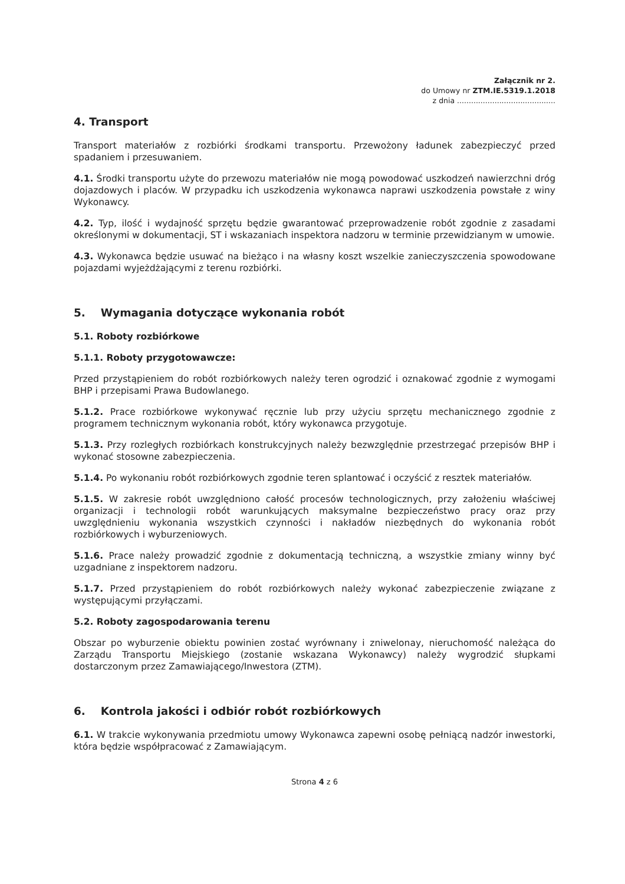Załącznik nr 2.
do Umowy nr ZTM.IE.5319.1.2018
z dnia ..........................................
4. Transport
Transport materiałów z rozbiórki środkami transportu. Przewożony ładunek zabezpieczyć przed spadaniem i przesuwaniem.
4.1. Środki transportu użyte do przewozu materiałów nie mogą powodować uszkodzeń nawierzchni dróg dojazdowych i placów. W przypadku ich uszkodzenia wykonawca naprawi uszkodzenia powstałe z winy Wykonawcy.
4.2. Typ, ilość i wydajność sprzętu będzie gwarantować przeprowadzenie robót zgodnie z zasadami określonymi w dokumentacji, ST i wskazaniach inspektora nadzoru w terminie przewidzianym w umowie.
4.3. Wykonawca będzie usuwać na bieżąco i na własny koszt wszelkie zanieczyszczenia spowodowane pojazdami wyjeżdżającymi z terenu rozbiórki.
5. Wymagania dotyczące wykonania robót
5.1. Roboty rozbiórkowe
5.1.1. Roboty przygotowawcze:
Przed przystąpieniem do robót rozbiórkowych należy teren ogrodzić i oznakować zgodnie z wymogami BHP i przepisami Prawa Budowlanego.
5.1.2. Prace rozbiórkowe wykonywać ręcznie lub przy użyciu sprzętu mechanicznego zgodnie z programem technicznym wykonania robót, który wykonawca przygotuje.
5.1.3. Przy rozległych rozbiórkach konstrukcyjnych należy bezwzględnie przestrzegać przepisów BHP i wykonać stosowne zabezpieczenia.
5.1.4. Po wykonaniu robót rozbiórkowych zgodnie teren splantować i oczyścić z resztek materiałów.
5.1.5. W zakresie robót uwzględniono całość procesów technologicznych, przy założeniu właściwej organizacji i technologii robót warunkujących maksymalne bezpieczeństwo pracy oraz przy uwzględnieniu wykonania wszystkich czynności i nakładów niezbędnych do wykonania robót rozbiórkowych i wyburzeniowych.
5.1.6. Prace należy prowadzić zgodnie z dokumentacją techniczną, a wszystkie zmiany winny być uzgadniane z inspektorem nadzoru.
5.1.7. Przed przystąpieniem do robót rozbiórkowych należy wykonać zabezpieczenie związane z występującymi przyłączami.
5.2. Roboty zagospodarowania terenu
Obszar po wyburzenie obiektu powinien zostać wyrównany i zniwelonay, nieruchomość należąca do Zarządu Transportu Miejskiego (zostanie wskazana Wykonawcy) należy wygrodzić słupkami dostarczonym przez Zamawiającego/Inwestora (ZTM).
6. Kontrola jakości i odbiór robót rozbiórkowych
6.1. W trakcie wykonywania przedmiotu umowy Wykonawca zapewni osobę pełniącą nadzór inwestorki, która będzie współpracować z Zamawiającym.
Strona 4 z 6